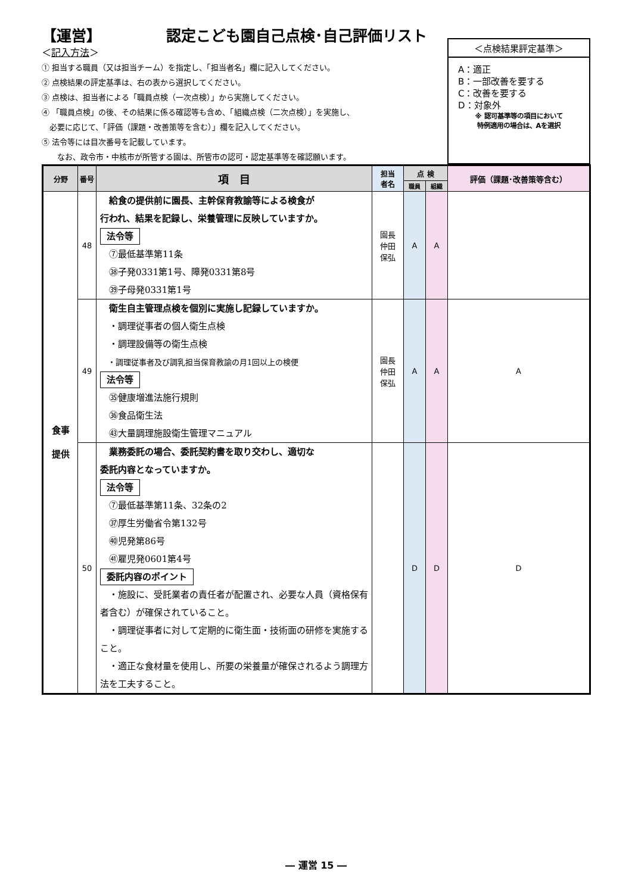【運営】 認定こども園自己点検･自己評価リスト
＜記入方法＞
① 担当する職員（又は担当チーム）を指定し、「担当者名」欄に記入してください。
② 点検結果の評定基準は、右の表から選択してください。
③ 点検は、担当者による「職員点検（一次点検）」から実施してください。
④ 「職員点検」の後、その結果に係る確認等も含め、「組織点検（二次点検）」を実施し、
　必要に応じて、「評価（課題・改善策等を含む）」欄を記入してください。
⑤ 法令等には目次番号を記載しています。
　　なお、政令市・中核市が所管する園は、所管市の認可・認定基準等を確認願います。
＜点検結果評定基準＞
A：適正
B：一部改善を要する
C：改善を要する
D：対象外
※ 認可基準等の項目において
特例適用の場合は、Aを選択
| 分野 | 番号 | 項 目 | 担当 者名 | 点 検 | | 評価（課題･改善策等含む） |
| --- | --- | --- | --- | --- | --- | --- |
| | | | | 職員 | 組織 | |
| 食事 提供 | 48 | 給食の提供前に園長、主幹保育教諭等による検食が 行われ、結果を記録し、栄養管理に反映していますか。 法令等 ⑦最低基準第11条 ㊳子発0331第1号、障発0331第8号 ㊴子母発0331第1号 | 園長 仲田 保弘 | A | A | |
| | 49 | 衛生自主管理点検を個別に実施し記録していますか。 ・調理従事者の個人衛生点検 ・調理設備等の衛生点検 ・調理従事者及び調乳担当保育教諭の月1回以上の検便 法令等 ㉟健康増進法施行規則 ㊱食品衛生法 ㊸大量調理施設衛生管理マニュアル | 園長 仲田 保弘 | A | A | A |
| | 50 | 業務委託の場合、委託契約書を取り交わし、適切な 委託内容となっていますか。 法令等 ⑦最低基準第11条、32条の2 ㊲厚生労働省令第132号 ㊵児発第86号 ㊶雇児発0601第4号 委託内容のポイント ・施設に、受託業者の責任者が配置され、必要な人員（資格保有者含む）が確保されていること。 ・調理従事者に対して定期的に衛生面・技術面の研修を実施すること。 ・適正な食材量を使用し、所要の栄養量が確保されるよう調理方法を工夫すること。 | | D | D | D |
― 運営 15 ―